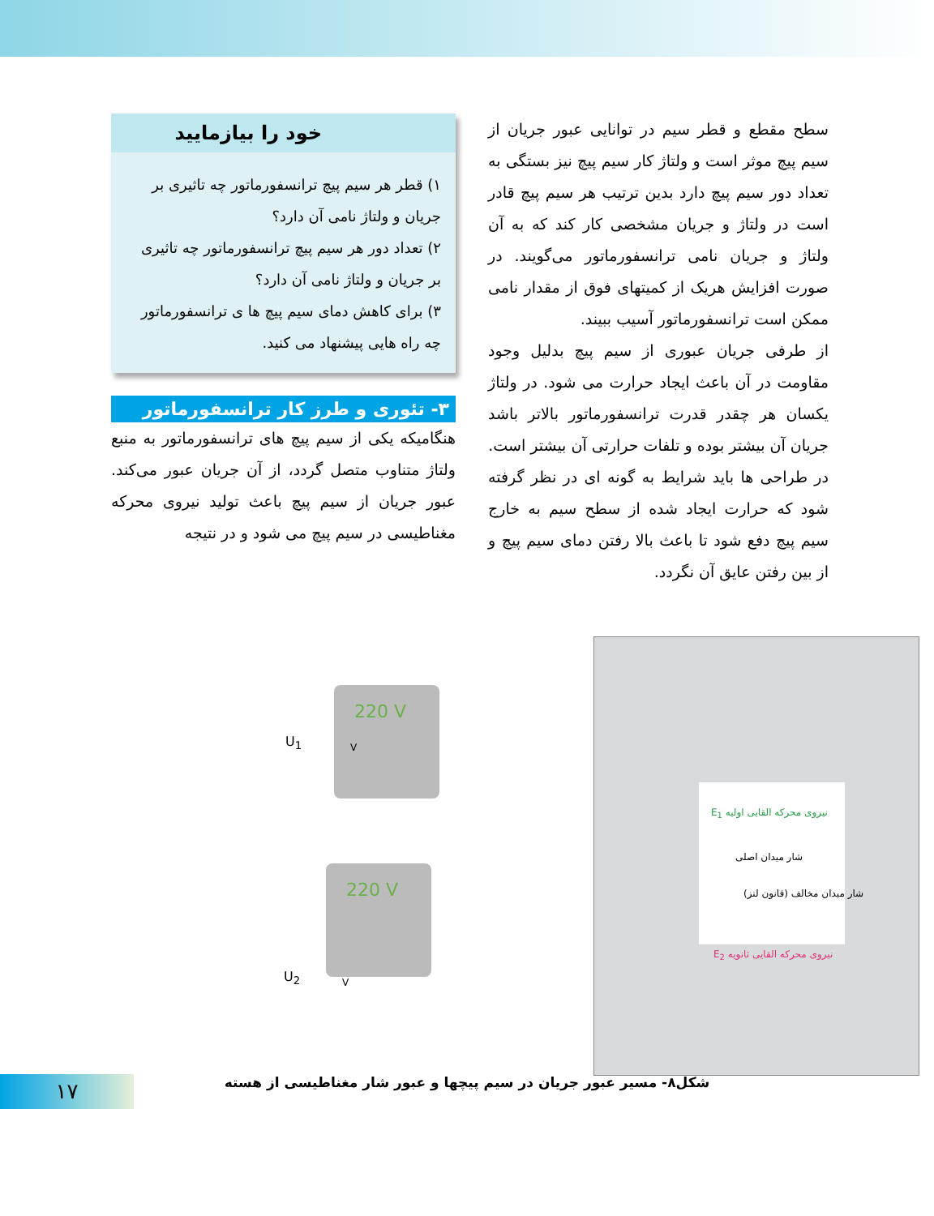سطح مقطع و قطر سیم در توانایی عبور جریان از سیم پیچ موثر است و ولتاژ کار سیم پیچ نیز بستگی به تعداد دور سیم پیچ دارد بدین ترتیب هر سیم پیچ قادر است در ولتاژ و جریان مشخصی کار کند که به آن ولتاژ و جریان نامی ترانسفورماتور می‌گویند. در صورت افزایش هریک از کمیتهای فوق از مقدار نامی ممکن است ترانسفورماتور آسیب ببیند.
از طرفی جریان عبوری از سیم پیچ بدلیل وجود مقاومت در آن باعث ایجاد حرارت می شود. در ولتاژ یکسان هر چقدر قدرت ترانسفورماتور بالاتر باشد جریان آن بیشتر بوده و تلفات حرارتی آن بیشتر است.
در طراحی ها باید شرایط به گونه ای در نظر گرفته شود که حرارت ایجاد شده از سطح سیم به خارج سیم پیچ دفع شود تا باعث بالا رفتن دمای سیم پیچ و از بین رفتن عایق آن نگردد.
خود را بیازمایید
۱) قطر هر سیم پیچ ترانسفورماتور چه تاثیری بر جریان و ولتاژ نامی آن دارد؟
۲) تعداد دور هر سیم پیچ ترانسفورماتور چه تاثیری بر جریان و ولتاژ نامی آن دارد؟
۳) برای کاهش دمای سیم پیچ ها ی ترانسفورماتور چه راه هایی پیشنهاد می کنید.
۳- تئوری و طرز کار ترانسفورماتور
هنگامیکه یکی از سیم پیچ های ترانسفورماتور به منبع ولتاژ متناوب متصل گردد، از آن جریان عبور می‌کند. عبور جریان از سیم پیچ باعث تولید نیروی محرکه مغناطیسی در سیم پیچ می شود و در نتیجه
220 V
220 V
U<sub>1</sub>
U<sub>2</sub>
V
V
E<sub>1</sub> نیروی محرکه القایی اولیه
شار میدان اصلی
شار میدان مخالف (قانون لنز)
E<sub>2</sub> نیروی محرکه القایی ثانویه
شکل۸- مسیر عبور جریان در سیم پیچها و عبور شار مغناطیسی از هسته
۱۷